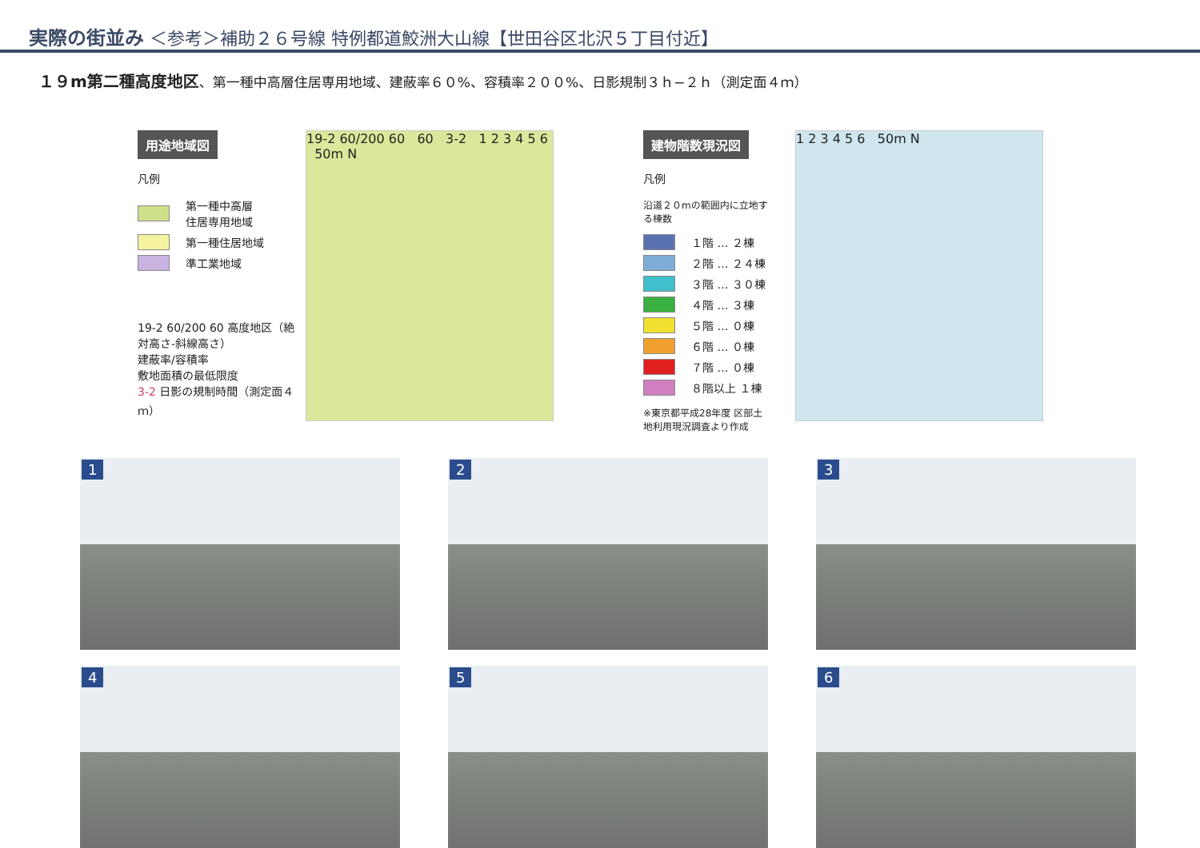実際の街並み ＜参考＞補助２６号線 特例都道鮫洲大山線【世田谷区北沢５丁目付近】
１９m第二種高度地区、第一種中高層住居専用地域、建蔽率６０%、容積率２００%、日影規制３ｈ−２ｈ（測定面４ｍ）
用途地域図
凡例
第一種中高層
住居専用地域
第一種住居地域
準工業地域
19-2 60/200 60 高度地区（絶対高さ-斜線高さ）
建蔽率/容積率
敷地面積の最低限度
3-2 日影の規制時間（測定面４ｍ）
19-2 60/200 60 60 3-2 1 2 3 4 5 6 50m N
建物階数現況図
凡例
沿道２０mの範囲内に立地する棟数
１階 … ２棟
２階 … ２４棟
３階 … ３０棟
４階 … ３棟
５階 … ０棟
６階 … ０棟
７階 … ０棟
８階以上 １棟
※東京都平成28年度 区部土地利用現況調査より作成
1 2 3 4 5 6 50m N
1
2
3
4
5
6